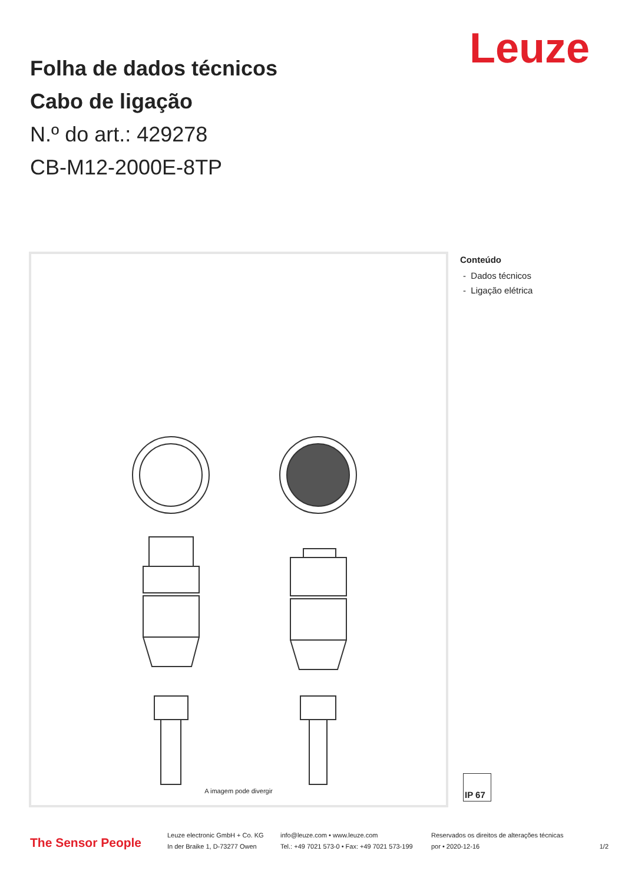Leuze
Folha de dados técnicos
Cabo de ligação
N.º do art.: 429278
CB-M12-2000E-8TP
A imagem pode divergir
Conteúdo
- Dados técnicos
- Ligação elétrica
IP 67
The Sensor People
Leuze electronic GmbH + Co. KG
In der Braike 1, D-73277 Owen
info@leuze.com • www.leuze.com
Tel.: +49 7021 573-0 • Fax: +49 7021 573-199
Reservados os direitos de alterações técnicas
por • 2020-12-16
1/2